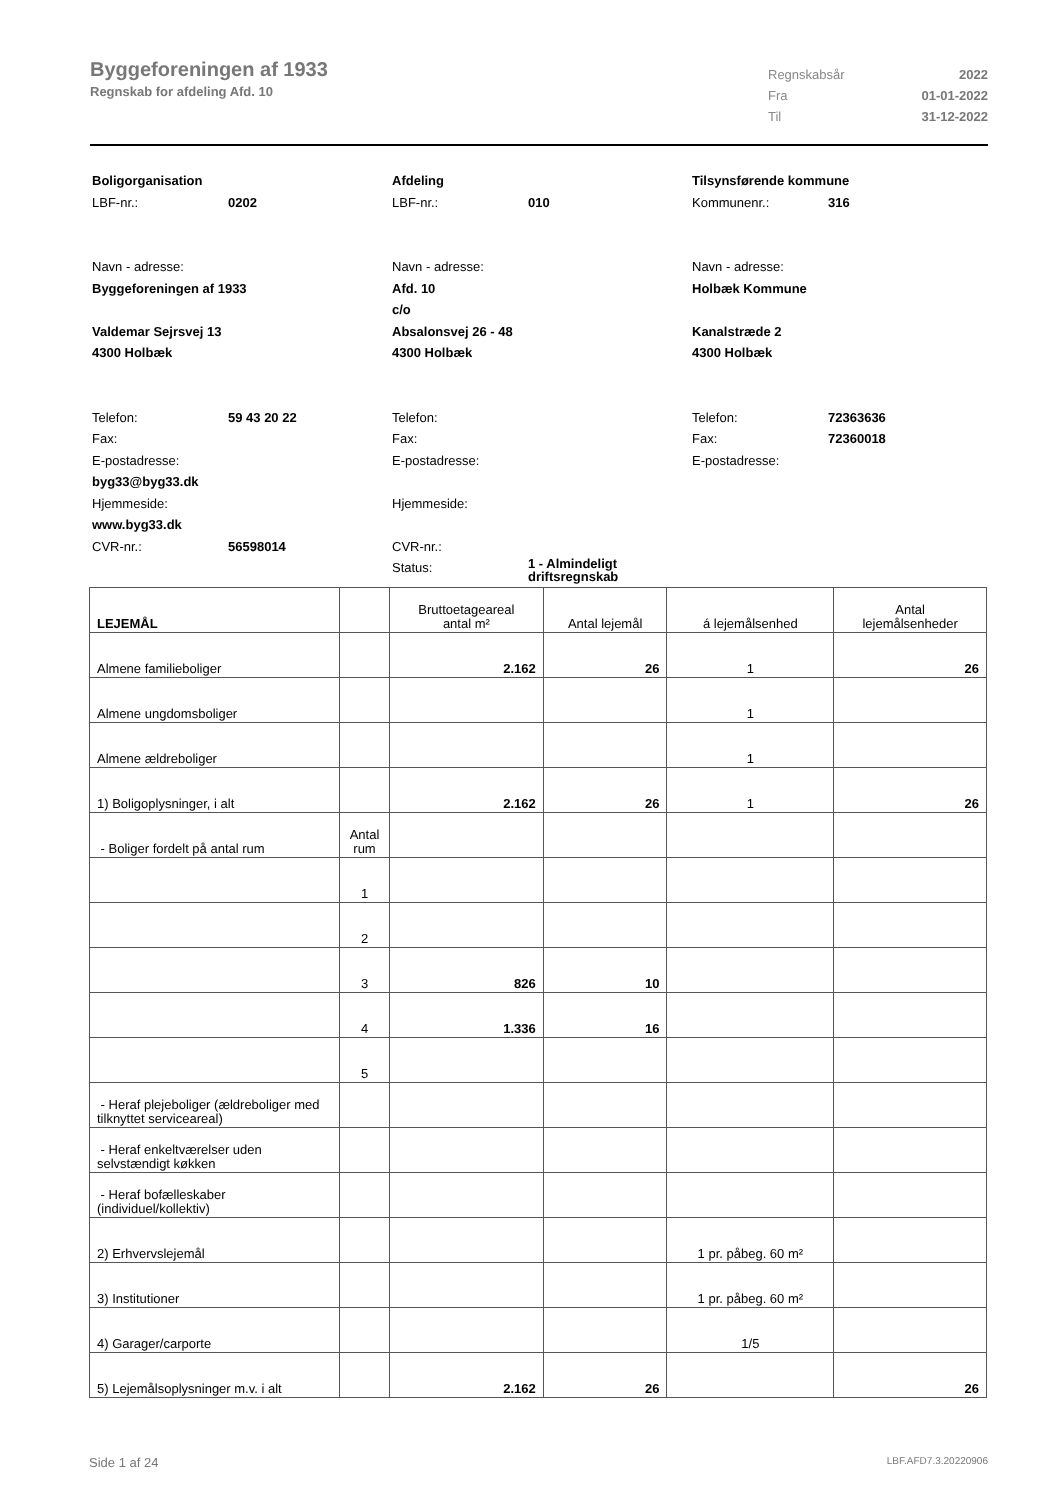Byggeforeningen af 1933
Regnskab for afdeling Afd. 10
Regnskabsår 2022
Fra 01-01-2022
Til 31-12-2022
Boligorganisation
LBF-nr.: 0202
Navn - adresse:
Byggeforeningen af 1933
Valdemar Sejrsvej 13
4300 Holbæk
Telefon: 59 43 20 22
Fax:
E-postadresse:
byg33@byg33.dk
Hjemmeside:
www.byg33.dk
CVR-nr.: 56598014
Afdeling
LBF-nr.: 010
Navn - adresse:
Afd. 10
c/o
Absalonsvej 26 - 48
4300 Holbæk
Telefon:
Fax:
E-postadresse:
Hjemmeside:
CVR-nr.:
Status: 1 - Almindeligt
driftsregnskab
Tilsynsførende kommune
Kommunenr.: 316
Navn - adresse:
Holbæk Kommune
Kanalstræde 2
4300 Holbæk
Telefon: 72363636
Fax: 72360018
E-postadresse:
| LEJEMÅL | | Bruttoetageareal antal m² | Antal lejemål | á lejemålsenhed | Antal lejemålsenheder |
| --- | --- | --- | --- | --- | --- |
| Almene familieboliger | | 2.162 | 26 | 1 | 26 |
| Almene ungdomsboliger | | | | 1 | |
| Almene ældreboliger | | | | 1 | |
| 1) Boligoplysninger, i alt | | 2.162 | 26 | 1 | 26 |
| - Boliger fordelt på antal rum | Antal rum | | | | |
| | 1 | | | | |
| | 2 | | | | |
| | 3 | 826 | 10 | | |
| | 4 | 1.336 | 16 | | |
| | 5 | | | | |
| - Heraf plejeboliger (ældreboliger med tilknyttet serviceareal) | | | | | |
| - Heraf enkeltværelser uden selvstændigt køkken | | | | | |
| - Heraf bofælleskaber (individuel/kollektiv) | | | | | |
| 2) Erhvervslejemål | | | | 1 pr. påbeg. 60 m² | |
| 3) Institutioner | | | | 1 pr. påbeg. 60 m² | |
| 4) Garager/carporte | | | | 1/5 | |
| 5) Lejemålsoplysninger m.v. i alt | | 2.162 | 26 | | 26 |
Side 1 af 24 LBF.AFD7.3.20220906